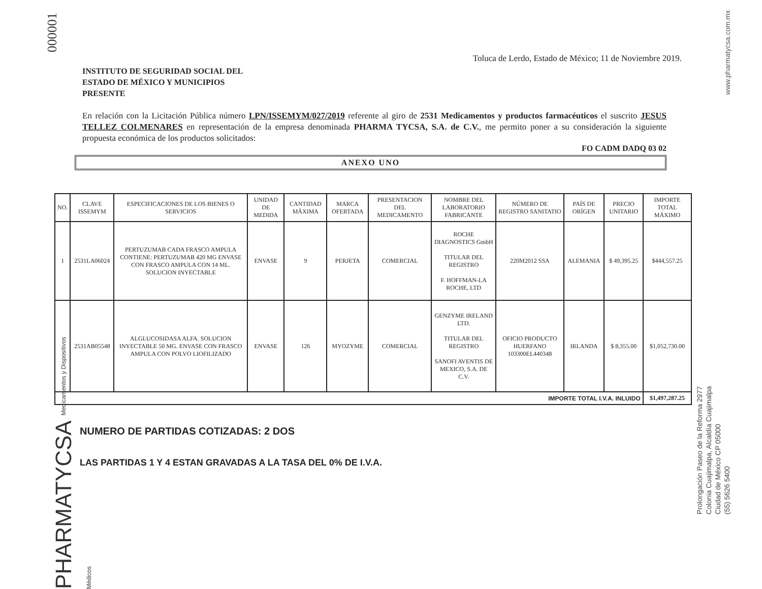000001
www.pharmatycsa.com.mx
PHARMATYCSA Medicamentos y Dispositivos Médicos
Prolongación Paseo de la Reforma 2977
Colonia Cuajimalpa, Alcaldía Cuajimalpa
Ciudad de México CP 05000
(55) 5626 5400
Toluca de Lerdo, Estado de México; 11 de Noviembre 2019.
INSTITUTO DE SEGURIDAD SOCIAL DEL
ESTADO DE MÉXICO Y MUNICIPIOS
PRESENTE
En relación con la Licitación Pública número LPN/ISSEMYM/027/2019 referente al giro de 2531 Medicamentos y productos farmacéuticos el suscrito JESUS TELLEZ COLMENARES en representación de la empresa denominada PHARMA TYCSA, S.A. de C.V., me permito poner a su consideración la siguiente propuesta económica de los productos solicitados:
FO CADM DADQ 03 02
ANEXO UNO
| NO. | CLAVE ISSEMYM | ESPECIFICACIONES DE LOS BIENES O SERVICIOS | UNIDAD DE MEDIDA | CANTIDAD MÁXIMA | MARCA OFERTADA | PRESENTACION DEL MEDICAMENTO | NOMBRE DEL LABORATORIO FABRICANTE | NÚMERO DE REGISTRO SANITATIO | PAÍS DE ORÍGEN | PRECIO UNITARIO | IMPORTE TOTAL MÁXIMO |
| --- | --- | --- | --- | --- | --- | --- | --- | --- | --- | --- | --- |
| 1 | 2531LA06024 | PERTUZUMAB CADA FRASCO AMPULA CONTIENE: PERTUZUMAB 420 MG ENVASE CON FRASCO AMPULA CON 14 ML. SOLUCION INYECTABLE | ENVASE | 9 | PERJETA | COMERCIAL | ROCHE DIAGNOSTICS GmbH TITULAR DEL REGISTRO F. HOFFMAN-LA ROCHE, LTD | 220M2012 SSA | ALEMANIA | $ 49,395.25 | $444,557.25 |
| | 2531AB05548 | ALGLUCOSIDASA ALFA. SOLUCION INYECTABLE 50 MG. ENVASE CON FRASCO AMPULA CON POLVO LIOFILIZADO | ENVASE | 126 | MYOZYME | COMERCIAL | GENZYME IRELAND LTD. TITULAR DEL REGISTRO SANOFI AVENTIS DE MEXICO, S.A. DE C.V. | OFICIO PRODUCTO HUERFANO 103300EL440348 | IRLANDA | $ 8,355.00 | $1,052,730.00 |
| IMPORTE TOTAL I.V.A. INLUIDO | | | | | | | | | | | $1,497,287.25 |
NUMERO DE PARTIDAS COTIZADAS: 2 DOS
LAS PARTIDAS 1 Y 4 ESTAN GRAVADAS A LA TASA DEL 0% DE I.V.A.